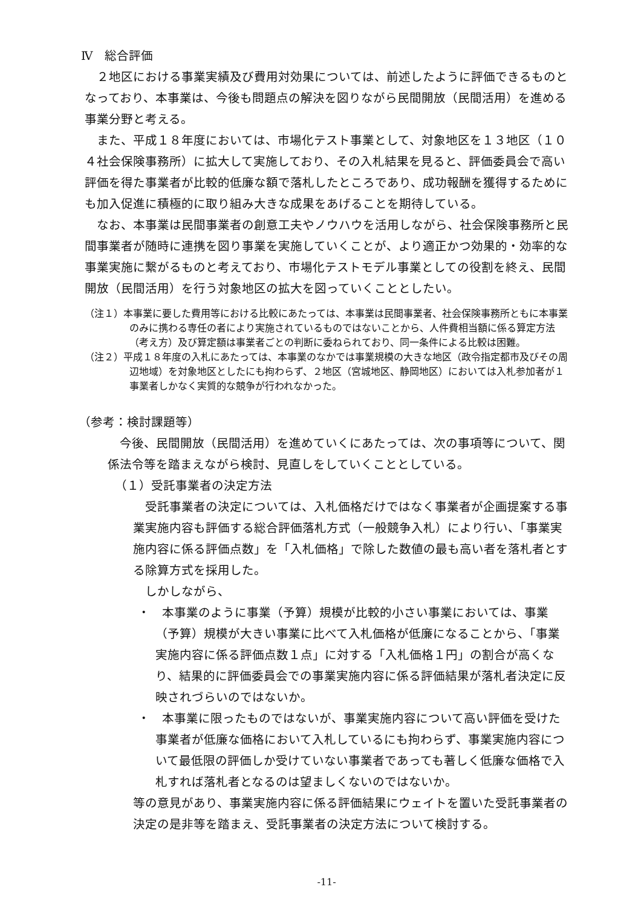Ⅳ　総合評価
２地区における事業実績及び費用対効果については、前述したように評価できるものとなっており、本事業は、今後も問題点の解決を図りながら民間開放（民間活用）を進める事業分野と考える。
また、平成１８年度においては、市場化テスト事業として、対象地区を１３地区（１０４社会保険事務所）に拡大して実施しており、その入札結果を見ると、評価委員会で高い評価を得た事業者が比較的低廉な額で落札したところであり、成功報酬を獲得するためにも加入促進に積極的に取り組み大きな成果をあげることを期待している。
なお、本事業は民間事業者の創意工夫やノウハウを活用しながら、社会保険事務所と民間事業者が随時に連携を図り事業を実施していくことが、より適正かつ効果的・効率的な事業実施に繋がるものと考えており、市場化テストモデル事業としての役割を終え、民間開放（民間活用）を行う対象地区の拡大を図っていくこととしたい。
（注１）本事業に要した費用等における比較にあたっては、本事業は民間事業者、社会保険事務所ともに本事業のみに携わる専任の者により実施されているものではないことから、人件費相当額に係る算定方法（考え方）及び算定額は事業者ごとの判断に委ねられており、同一条件による比較は困難。
（注２）平成１８年度の入札にあたっては、本事業のなかでは事業規模の大きな地区（政令指定都市及びその周辺地域）を対象地区としたにも拘わらず、２地区（宮城地区、静岡地区）においては入札参加者が１事業者しかなく実質的な競争が行われなかった。
（参考：検討課題等）
今後、民間開放（民間活用）を進めていくにあたっては、次の事項等について、関係法令等を踏まえながら検討、見直しをしていくこととしている。
（１）受託事業者の決定方法
受託事業者の決定については、入札価格だけではなく事業者が企画提案する事業実施内容も評価する総合評価落札方式（一般競争入札）により行い、「事業実施内容に係る評価点数」を「入札価格」で除した数値の最も高い者を落札者とする除算方式を採用した。
しかしながら、
・　本事業のように事業（予算）規模が比較的小さい事業においては、事業（予算）規模が大きい事業に比べて入札価格が低廉になることから、「事業実施内容に係る評価点数１点」に対する「入札価格１円」の割合が高くなり、結果的に評価委員会での事業実施内容に係る評価結果が落札者決定に反映されづらいのではないか。
・　本事業に限ったものではないが、事業実施内容について高い評価を受けた事業者が低廉な価格において入札しているにも拘わらず、事業実施内容について最低限の評価しか受けていない事業者であっても著しく低廉な価格で入札すれば落札者となるのは望ましくないのではないか。
等の意見があり、事業実施内容に係る評価結果にウェイトを置いた受託事業者の決定の是非等を踏まえ、受託事業者の決定方法について検討する。
-11-